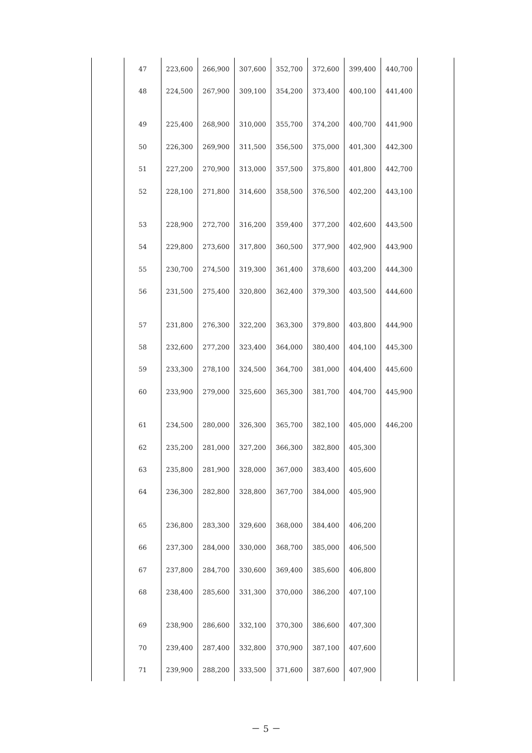| | 47 | 223,600 | 266,900 | 307,600 | 352,700 | 372,600 | 399,400 | 440,700 | |
| | 48 | 224,500 | 267,900 | 309,100 | 354,200 | 373,400 | 400,100 | 441,400 | |
| | 49 | 225,400 | 268,900 | 310,000 | 355,700 | 374,200 | 400,700 | 441,900 | |
| | 50 | 226,300 | 269,900 | 311,500 | 356,500 | 375,000 | 401,300 | 442,300 | |
| | 51 | 227,200 | 270,900 | 313,000 | 357,500 | 375,800 | 401,800 | 442,700 | |
| | 52 | 228,100 | 271,800 | 314,600 | 358,500 | 376,500 | 402,200 | 443,100 | |
| | 53 | 228,900 | 272,700 | 316,200 | 359,400 | 377,200 | 402,600 | 443,500 | |
| | 54 | 229,800 | 273,600 | 317,800 | 360,500 | 377,900 | 402,900 | 443,900 | |
| | 55 | 230,700 | 274,500 | 319,300 | 361,400 | 378,600 | 403,200 | 444,300 | |
| | 56 | 231,500 | 275,400 | 320,800 | 362,400 | 379,300 | 403,500 | 444,600 | |
| | 57 | 231,800 | 276,300 | 322,200 | 363,300 | 379,800 | 403,800 | 444,900 | |
| | 58 | 232,600 | 277,200 | 323,400 | 364,000 | 380,400 | 404,100 | 445,300 | |
| | 59 | 233,300 | 278,100 | 324,500 | 364,700 | 381,000 | 404,400 | 445,600 | |
| | 60 | 233,900 | 279,000 | 325,600 | 365,300 | 381,700 | 404,700 | 445,900 | |
| | 61 | 234,500 | 280,000 | 326,300 | 365,700 | 382,100 | 405,000 | 446,200 | |
| | 62 | 235,200 | 281,000 | 327,200 | 366,300 | 382,800 | 405,300 | | |
| | 63 | 235,800 | 281,900 | 328,000 | 367,000 | 383,400 | 405,600 | | |
| | 64 | 236,300 | 282,800 | 328,800 | 367,700 | 384,000 | 405,900 | | |
| | 65 | 236,800 | 283,300 | 329,600 | 368,000 | 384,400 | 406,200 | | |
| | 66 | 237,300 | 284,000 | 330,000 | 368,700 | 385,000 | 406,500 | | |
| | 67 | 237,800 | 284,700 | 330,600 | 369,400 | 385,600 | 406,800 | | |
| | 68 | 238,400 | 285,600 | 331,300 | 370,000 | 386,200 | 407,100 | | |
| | 69 | 238,900 | 286,600 | 332,100 | 370,300 | 386,600 | 407,300 | | |
| | 70 | 239,400 | 287,400 | 332,800 | 370,900 | 387,100 | 407,600 | | |
| | 71 | 239,900 | 288,200 | 333,500 | 371,600 | 387,600 | 407,900 | | |
－ 5 －